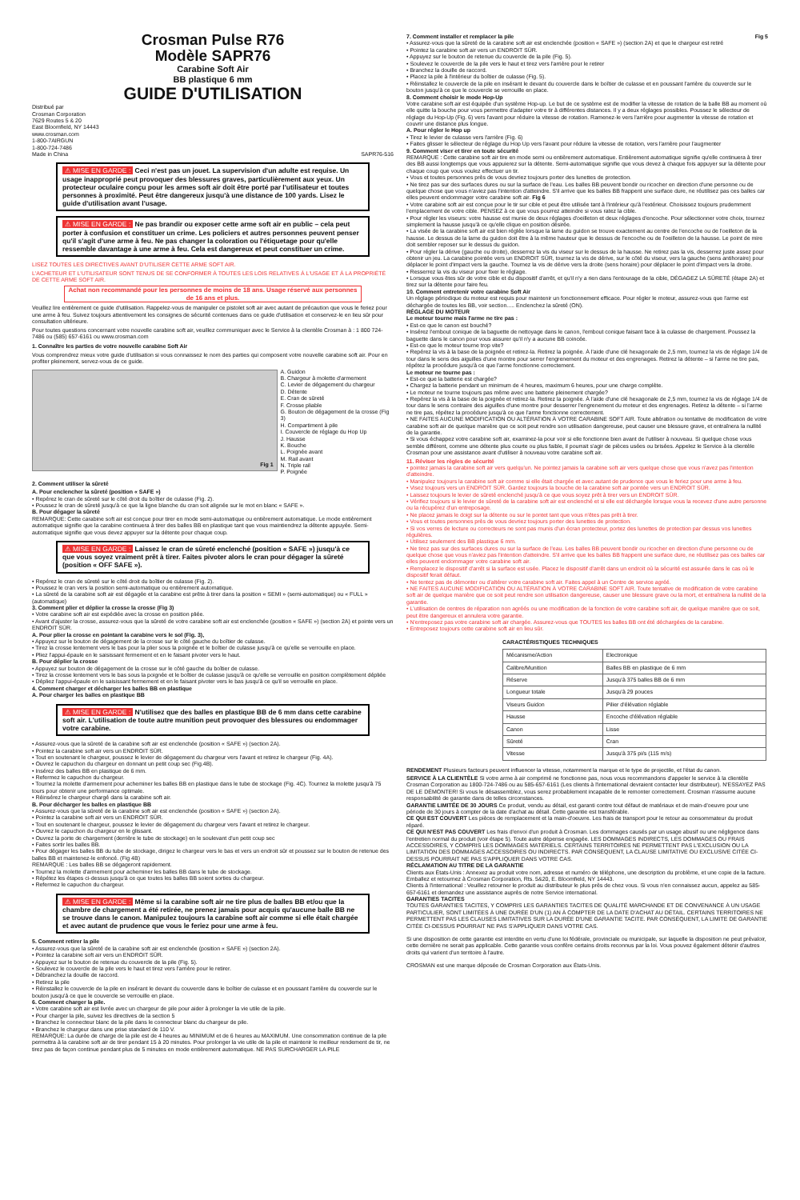Crosman Pulse R76
Modèle SAPR76
Carabine Soft Air
BB plastique 6 mm
GUIDE D'UTILISATION
Distribué par
Crosman Corporation
7629 Routes 5 & 20
East Bloomfield, NY 14443
www.crosman.com
1-800-7AIRGUN
1-800-724-7486
Made in China SAPR76-516
⚠ MISE EN GARDE : Ceci n'est pas un jouet. La supervision d'un adulte est requise. Un usage inapproprié peut provoquer des blessures graves, particulièrement aux yeux. Un protecteur oculaire conçu pour les armes soft air doit être porté par l'utilisateur et toutes personnes à proximité. Peut être dangereux jusqu'à une distance de 100 yards. Lisez le guide d'utilisation avant l'usage.
⚠ MISE EN GARDE : Ne pas brandir ou exposer cette arme soft air en public – cela peut porter à confusion et constituer un crime. Les policiers et autres personnes peuvent penser qu'il s'agit d'une arme à feu. Ne pas changer la coloration ou l'étiquetage pour qu'elle ressemble davantage à une arme à feu. Cela est dangereux et peut constituer un crime.
LISEZ TOUTES LES DIRECTIVES AVANT D'UTILISER CETTE ARME SOFT AIR.
L'ACHETEUR ET L'UTILISATEUR SONT TENUS DE SE CONFORMER À TOUTES LES LOIS RELATIVES À L'USAGE ET À LA PROPRIÉTÉ DE CETTE ARME SOFT AIR.
Achat non recommandé pour les personnes de moins de 18 ans. Usage réservé aux personnes de 16 ans et plus.
Veuillez lire entièrement ce guide d'utilisation. Rappelez-vous de manipuler ce pistolet soft air avec autant de précaution que vous le feriez pour une arme à feu. Suivez toujours attentivement les consignes de sécurité contenues dans ce guide d'utilisation et conservez-le en lieu sûr pour consultation ultérieure.
Pour toutes questions concernant votre nouvelle carabine soft air, veuillez communiquer avec le Service à la clientèle Crosman à : 1 800 724-7486 ou (585) 657-6161 ou www.crosman.com
1. Connaître les parties de votre nouvelle carabine Soft Air
Vous comprendrez mieux votre guide d'utilisation si vous connaissez le nom des parties qui composent votre nouvelle carabine soft air. Pour en profiter pleinement, servez-vous de ce guide.
Fig 1
A. Guidon
B. Chargeur à molette d'armement
C. Levier de dégagement du chargeur
D. Détente
E. Cran de sûreté
F. Crosse pliable
G. Bouton de dégagement de la crosse (Fig 3)
H. Compartiment à pile
I. Couvercle de réglage du Hop Up
J. Hausse
K. Bouche
L. Poignée avant
M. Rail avant
N. Triple rail
P. Poignée
2. Comment utiliser la sûreté
A. Pour enclencher la sûreté (position « SAFE »)
• Repérez le cran de sûreté sur le côté droit du boîtier de culasse (Fig. 2).
• Poussez le cran de sûreté jusqu'à ce que la ligne blanche du cran soit alignée sur le mot en blanc « SAFE ».
B. Pour dégager la sûreté
REMARQUE: Cette carabine soft air est conçue pour tirer en mode semi-automatique ou entièrement automatique. Le mode entièrement automatique signifie que la carabine continuera à tirer des balles BB en plastique tant que vous maintiendrez la détente appuyée. Semi-automatique signifie que vous devez appuyer sur la détente pour chaque coup.
⚠ MISE EN GARDE : Laissez le cran de sûreté enclenché (position « SAFE ») jusqu'à ce que vous soyez vraiment prêt à tirer. Faites pivoter alors le cran pour dégager la sûreté (position « OFF SAFE »).
• Repérez le cran de sûreté sur le côté droit du boîtier de culasse (Fig. 2).
• Poussez le cran vers la position semi-automatique ou entièrement automatique.
• La sûreté de la carabine soft air est dégagée et la carabine est prête à tirer dans la position « SEMI » (semi-automatique) ou « FULL » (automatique)
3. Comment plier et déplier la crosse la crosse (Fig 3)
• Votre carabine soft air est expédiée avec la crosse en position pliée.
• Avant d'ajuster la crosse, assurez-vous que la sûreté de votre carabine soft air est enclenchée (position « SAFE ») (section 2A) et pointe vers un ENDROIT SÛR.
A. Pour plier la crosse en pointant la carabine vers le sol (Fig. 3),
• Appuyez sur le bouton de dégagement de la crosse sur le côté gauche du boîtier de culasse.
• Tirez la crosse lentement vers le bas pour la plier sous la poignée et le boîtier de culasse jusqu'à ce qu'elle se verrouille en place.
• Pliez l'appui-épaule en le saisissant fermement et en le faisant pivoter vers le haut.
B. Pour déplier la crosse
• Appuyez sur bouton de dégagement de la crosse sur le côté gauche du boîtier de culasse.
• Tirez la crosse lentement vers le bas sous la poignée et le boîtier de culasse jusqu'à ce qu'elle se verrouille en position complètement dépliée
• Dépliez l'appui-épaule en le saisissant fermement et en le faisant pivoter vers le bas jusqu'à ce qu'il se verrouille en place.
4. Comment charger et décharger les balles BB en plastique
A. Pour charger les balles en plastique BB
⚠ MISE EN GARDE : N'utilisez que des balles en plastique BB de 6 mm dans cette carabine soft air. L'utilisation de toute autre munition peut provoquer des blessures ou endommager votre carabine.
• Assurez-vous que la sûreté de la carabine soft air est enclenchée (position « SAFE ») (section 2A).
• Pointez la carabine soft air vers un ENDROIT SÛR.
• Tout en soutenant le chargeur, poussez le levier de dégagement du chargeur vers l'avant et retirez le chargeur (Fig. 4A).
• Ouvrez le capuchon du chargeur en donnant un petit coup sec (Fig.4B).
• Insérez des balles BB en plastique de 6 mm.
• Refermez le capuchon du chargeur.
• Tournez la molette d'armement pour acheminer les balles BB en plastique dans le tube de stockage (Fig. 4C). Tournez la molette jusqu'à 75 tours pour obtenir une performance optimale.
• Réinsérez le chargeur chargé dans la carabine soft air.
B. Pour décharger les balles en plastique BB
• Assurez-vous que la sûreté de la carabine soft air est enclenchée (position « SAFE ») (section 2A).
• Pointez la carabine soft air vers un ENDROIT SÛR.
• Tout en soutenant le chargeur, poussez le levier de dégagement du chargeur vers l'avant et retirez le chargeur.
• Ouvrez le capuchon du chargeur en le glissant.
• Ouvrez la porte de chargement (derrière le tube de stockage) en le soulevant d'un petit coup sec
• Faites sortir les balles BB.
• Pour dégager les balles BB du tube de stockage, dirigez le chargeur vers le bas et vers un endroit sûr et poussez sur le bouton de retenue des balles BB et maintenez-le enfoncé. (Fig 4B)
REMARQUE : Les balles BB se dégageront rapidement.
• Tournez la molette d'armement pour acheminer les balles BB dans le tube de stockage.
• Répétez les étapes ci-dessus jusqu'à ce que toutes les balles BB soient sorties du chargeur.
• Refermez le capuchon du chargeur.
⚠ MISE EN GARDE : Même si la carabine soft air ne tire plus de balles BB et/ou que la chambre de chargement a été retirée, ne prenez jamais pour acquis qu'aucune balle BB ne se trouve dans le canon. Manipulez toujours la carabine soft air comme si elle était chargée et avec autant de prudence que vous le feriez pour une arme à feu.
5. Comment retirer la pile
• Assurez-vous que la sûreté de la carabine soft air est enclenchée (position « SAFE ») (section 2A).
• Pointez la carabine soft air vers un ENDROIT SÛR.
• Appuyez sur le bouton de retenue du couvercle de la pile (Fig. 5).
• Soulevez le couvercle de la pile vers le haut et tirez vers l'arrière pour le retirer.
• Débranchez la douille de raccord.
• Retirez la pile
• Réinstallez le couvercle de la pile en insérant le devant du couvercle dans le boîtier de culasse et en poussant l'arrière du couvercle sur le bouton jusqu'à ce que le couvercle se verrouille en place.
6. Comment charger la pile.
• Votre carabine soft air est livrée avec un chargeur de pile pour aider à prolonger la vie utile de la pile.
• Pour charger la pile, suivez les directives de la section 5
• Branchez le connecteur blanc de la pile dans le connecteur blanc du chargeur de pile.
• Branchez le chargeur dans une prise standard de 110 V.
REMARQUE: La durée de charge de la pile est de 4 heures au MINIMUM et de 6 heures au MAXIMUM. Une consommation continue de la pile permettra à la carabine soft air de tirer pendant 15 à 20 minutes. Pour prolonger la vie utile de la pile et maintenir le meilleur rendement de tir, ne tirez pas de façon continue pendant plus de 5 minutes en mode entièrement automatique. NE PAS SURCHARGER LA PILE
7. Comment installer et remplacer la pile Fig 5
• Assurez-vous que la sûreté de la carabine soft air est enclenchée (position « SAFE ») (section 2A) et que le chargeur est retiré
• Pointez la carabine soft air vers un ENDROIT SÛR.
• Appuyez sur le bouton de retenue du couvercle de la pile (Fig. 5).
• Soulevez le couvercle de la pile vers le haut et tirez vers l'arrière pour le retirer
• Branchez la douille de raccord.
• Placez la pile à l'intérieur du boîtier de culasse (Fig. 5).
• Réinstallez le couvercle de la pile en insérant le devant du couvercle dans le boîtier de culasse et en poussant l'arrière du couvercle sur le bouton jusqu'à ce que le couvercle se verrouille en place.
8. Comment choisir le mode Hop-Up
Votre carabine soft air est équipée d'un système Hop-up. Le but de ce système est de modifier la vitesse de rotation de la balle BB au moment où elle quitte la bouche pour vous permettre d'adapter votre tir à différentes distances. Il y a deux réglages possibles. Poussez le sélecteur de réglage du Hop-Up (Fig. 6) vers l'avant pour réduire la vitesse de rotation. Ramenez-le vers l'arrière pour augmenter la vitesse de rotation et couvrir une distance plus longue.
A. Pour régler le Hop up
• Tirez le levier de culasse vers l'arrière (Fig. 6)
• Faites glisser le sélecteur de réglage du Hop Up vers l'avant pour réduire la vitesse de rotation, vers l'arrière pour l'augmenter
9. Comment viser et tirer en toute sécurité
REMARQUE : Cette carabine soft air tire en mode semi ou entièrement automatique. Entièrement automatique signifie qu'elle continuera à tirer des BB aussi longtemps que vous appuierez sur la détente. Semi-automatique signifie que vous devez à chaque fois appuyer sur la détente pour chaque coup que vous voulez effectuer un tir.
• Vous et toutes personnes près de vous devriez toujours porter des lunettes de protection.
• Ne tirez pas sur des surfaces dures ou sur la surface de l'eau. Les balles BB peuvent bondir ou ricocher en direction d'une personne ou de quelque chose que vous n'aviez pas l'intention d'atteindre. S'il arrive que les balles BB frappent une surface dure, ne réutilisez pas ces balles car elles peuvent endommager votre carabine soft air. Fig 6
• Votre carabine soft air est conçue pour le tir sur cible et peut être utilisée tant à l'intérieur qu'à l'extérieur. Choisissez toujours prudemment l'emplacement de votre cible. PENSEZ à ce que vous pourrez atteindre si vous ratez la cible.
• Pour régler les viseurs: votre hausse est munie de deux réglages d'oeilleton et deux réglages d'encoche. Pour sélectionner votre choix, tournez simplement la hausse jusqu'à ce qu'elle clique en position désirée.
• La visée de la carabine soft air est bien réglée lorsque la lame du guidon se trouve exactement au centre de l'encoche ou de l'oeilleton de la hausse. Le dessus de la lame du guidon doit être à la même hauteur que le dessus de l'encoche ou de l'oeilleton de la hausse. Le point de mire doit sembler reposer sur le dessus du guidon.
• Pour régler la dérive (gauche ou droite), desserrez la vis du viseur sur le dessus de la hausse. Ne retirez pas la vis, desserrez juste assez pour obtenir un jeu. La carabine pointée vers un ENDROIT SÛR, tournez la vis de dérive, sur le côté du viseur, vers la gauche (sens antihoraire) pour déplacer le point d'impact vers la gauche. Tournez la vis de dérive vers la droite (sens horaire) pour déplacer le point d'impact vers la droite.
• Resserrez la vis du viseur pour fixer le réglage.
• Lorsque vous êtes sûr de votre cible et du dispositif d'arrêt, et qu'il n'y a rien dans l'entourage de la cible, DÉGAGEZ LA SÛRETÉ (étape 2A) et tirez sur la détente pour faire feu.
10. Comment entretenir votre carabine Soft Air
Un réglage périodique du moteur est requis pour maintenir un fonctionnement efficace. Pour régler le moteur, assurez-vous que l'arme est déchargée de toutes les BB, voir section..... Enclenchez la sûreté (ON).
RÉGLAGE DU MOTEUR
Le moteur tourne mais l'arme ne tire pas :
• Est-ce que le canon est bouché?
• Insérez l'embout conique de la baguette de nettoyage dans le canon, l'embout conique faisant face à la culasse de chargement. Poussez la baguette dans le canon pour vous assurer qu'il n'y a aucune BB coincée.
• Est-ce que le moteur tourne trop vite?
• Repérez la vis à la base de la poignée et retirez-la. Retirez la poignée. À l'aide d'une clé hexagonale de 2,5 mm, tournez la vis de réglage 1/4 de tour dans le sens des aiguilles d'une montre pour serrer l'engrenement du moteur et des engrenages. Retirez la détente – si l'arme ne tire pas, répétez la procédure jusqu'à ce que l'arme fonctionne correctement.
Le moteur ne tourne pas :
• Est-ce que la batterie est chargée?
• Chargez la batterie pendant un minimum de 4 heures, maximum 6 heures, pour une charge complète.
• Le moteur ne tourne toujours pas même avec une batterie pleinement chargée?
• Repérez la vis à la base de la poignée et retirez-la. Retirez la poignée. À l'aide d'une clé hexagonale de 2,5 mm, tournez la vis de réglage 1/4 de tour dans le sens contraire des aiguilles d'une montre pour desserrer l'engrenement du moteur et des engrenages. Retirez la détente – si l'arme ne tire pas, répétez la procédure jusqu'à ce que l'arme fonctionne correctement.
• NE FAITES AUCUNE MODIFICATION OU ALTÉRATION À VOTRE CARABINE SOFT AIR. Toute altération ou tentative de modification de votre carabine soft air de quelque manière que ce soit peut rendre son utilisation dangereuse, peut causer une blessure grave, et entraînera la nullité de la garantie.
• Si vous échappez votre carabine soft air, examinez-la pour voir si elle fonctionne bien avant de l'utiliser à nouveau. Si quelque chose vous semble différent, comme une détente plus courte ou plus faible, il pourrait s'agir de pièces usées ou brisées. Appelez le Service à la clientèle Crosman pour une assistance avant d'utiliser à nouveau votre carabine soft air.
11. Réviser les règles de sécurité
• pointez jamais la carabine soft air vers quelqu'un. Ne pointez jamais la carabine soft air vers quelque chose que vous n'avez pas l'intention d'atteindre.
• Manipulez toujours la carabine soft air comme si elle était chargée et avec autant de prudence que vous le feriez pour une arme à feu.
• Visez toujours vers un ENDROIT SÛR. Gardez toujours la bouche de la carabine soft air pointée vers un ENDROIT SÛR.
• Laissez toujours le levier de sûreté enclenché jusqu'à ce que vous soyez prêt à tirer vers un ENDROIT SÛR.
• Vérifiez toujours si le levier de sûreté de la carabine soft air est enclenché et si elle est déchargée lorsque vous la recevez d'une autre personne ou la récupérez d'un entreposage.
• Ne placez jamais le doigt sur la détente ou sur le pontet tant que vous n'êtes pas prêt à tirer.
• Vous et toutes personnes près de vous devriez toujours porter des lunettes de protection.
• Si vos verres de lecture ou correcteurs ne sont pas munis d'un écran protecteur, portez des lunettes de protection par dessus vos lunettes régulières.
• Utilisez seulement des BB plastique 6 mm.
• Ne tirez pas sur des surfaces dures ou sur la surface de l'eau. Les balles BB peuvent bondir ou ricocher en direction d'une personne ou de quelque chose que vous n'aviez pas l'intention d'atteindre. S'il arrive que les balles BB frappent une surface dure, ne réutilisez pas ces balles car elles peuvent endommager votre carabine soft air.
• Remplacez le dispositif d'arrêt si la surface est usée. Placez le dispositif d'arrêt dans un endroit où la sécurité est assurée dans le cas où le dispositif ferait défaut.
• Ne tentez pas de démonter ou d'altérer votre carabine soft air. Faites appel à un Centre de service agréé.
• NE FAITES AUCUNE MODIFICATION OU ALTÉRATION À VOTRE CARABINE SOFT AIR. Toute tentative de modification de votre carabine soft air de quelque manière que ce soit peut rendre son utilisation dangereuse, causer une blessure grave ou la mort, et entraînera la nullité de la garantie.
• L'utilisation de centres de réparation non agréés ou une modification de la fonction de votre carabine soft air, de quelque manière que ce soit, peut être dangereux et annulera votre garantie.
• N'entreposez pas votre carabine soft air chargée. Assurez-vous que TOUTES les balles BB ont été déchargées de la carabine.
• Entreposez toujours cette carabine soft air en lieu sûr.
CARACTÉRISTIQUES TECHNIQUES
| Mécanisme/Action | Electronique |
| Calibre/Munition | Balles BB en plastique de 6 mm |
| Réserve | Jusqu'à 375 balles BB de 6 mm |
| Longueur totale | Jusqu'à 29 pouces |
| Viseurs Guidon | Pilier d'élévation réglable |
| Hausse | Encoche d'élévation réglable |
| Canon | Lisse |
| Sûreté | Cran |
| Vitesse | Jusqu'à 375 pi/s (115 m/s) |
RENDEMENT Plusieurs facteurs peuvent influencer la vitesse, notamment la marque et le type de projectile, et l'état du canon.
SERVICE À LA CLIENTÈLE Si votre arme à air comprimé ne fonctionne pas, nous vous recommandons d'appeler le service à la clientèle Crosman Corporation au 1800-724-7486 ou au 585-657-6161 (Les clients à l'international devraient contacter leur distributeur). N'ESSAYEZ PAS DE LE DÉMONTER! Si vous le désassemblez, vous serez probablement incapable de le remonter correctement. Crosman n'assume aucune responsabilité de garantie dans de telles circonstances.
GARANTIE LIMITÉE DE 30 JOURS Ce produit, vendu au détail, est garanti contre tout défaut de matériaux et de main-d'oeuvre pour une période de 30 jours à compter de la date d'achat au détail. Cette garantie est transférable.
CE QUI EST COUVERT Les pièces de remplacement et la main-d'oeuvre. Les frais de transport pour le retour au consommateur du produit réparé.
CE QUI N'EST PAS COUVERT Les frais d'envoi d'un produit à Crosman. Les dommages causés par un usage abusif ou une négligence dans l'entretien normal du produit (voir étape 5). Toute autre dépense engagée. LES DOMMAGES INDIRECTS, LES DOMMAGES OU FRAIS ACCESSOIRES, Y COMPRIS LES DOMMAGES MATÉRIELS. CERTAINS TERRITOIRES NE PERMETTENT PAS L'EXCLUSION OU LA LIMITATION DES DOMMAGES ACCESSOIRES OU INDIRECTS. PAR CONSÉQUENT, LA CLAUSE LIMITATIVE OU EXCLUSIVE CITÉE CI-DESSUS POURRAIT NE PAS S'APPLIQUER DANS VOTRE CAS.
RÉCLAMATION AU TITRE DE LA GARANTIE
Clients aux États-Unis : Annexez au produit votre nom, adresse et numéro de téléphone, une description du problème, et une copie de la facture. Emballez et retournez à Crosman Corporation, Rts. 5&20, E. Bloomfield, NY 14443.
Clients à l'international : Veuillez retourner le produit au distributeur le plus près de chez vous. Si vous n'en connaissez aucun, appelez au 585-657-6161 et demandez une assistance auprès de notre Service international.
GARANTIES TACITES
TOUTES GARANTIES TACITES, Y COMPRIS LES GARANTIES TACITES DE QUALITÉ MARCHANDE ET DE CONVENANCE À UN USAGE PARTICULIER, SONT LIMITÉES À UNE DURÉE D'UN (1) AN À COMPTER DE LA DATE D'ACHAT AU DÉTAIL. CERTAINS TERRITOIRES NE PERMETTENT PAS LES CLAUSES LIMITATIVES SUR LA DURÉE D'UNE GARANTIE TACITE. PAR CONSÉQUENT, LA LIMITE DE GARANTIE CITÉE CI-DESSUS POURRAIT NE PAS S'APPLIQUER DANS VOTRE CAS.
Si une disposition de cette garantie est interdite en vertu d'une loi fédérale, provinciale ou municipale, sur laquelle la disposition ne peut prévaloir, cette dernière ne serait pas applicable. Cette garantie vous confère certains droits reconnus par la loi. Vous pouvez également détenir d'autres droits qui varient d'un territoire à l'autre.
CROSMAN est une marque déposée de Crosman Corporation aux États-Unis.